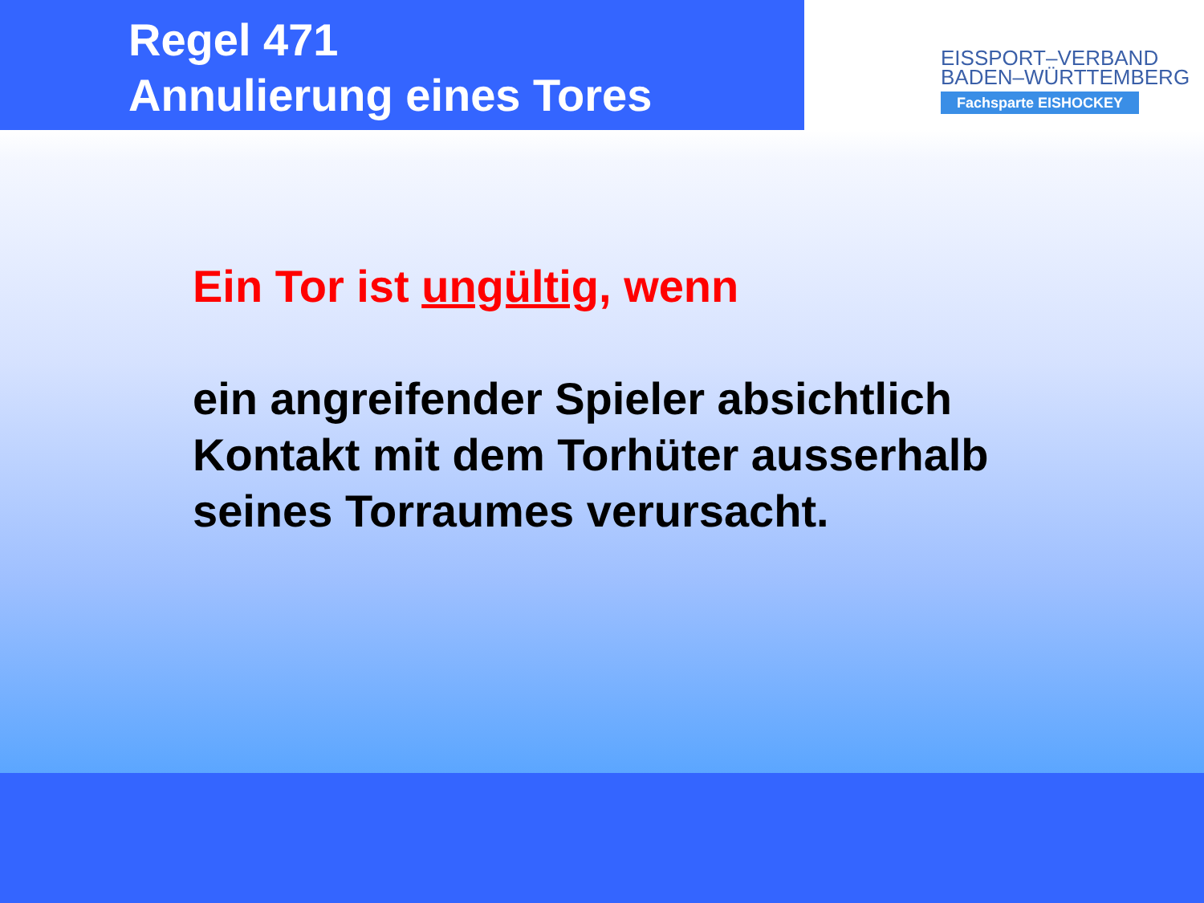Regel 471
Annulierung eines Tores
EISSPORT–VERBAND
BADEN–WÜRTTEMBERG
Fachsparte EISHOCKEY
Ein Tor ist ungültig, wenn
ein angreifender Spieler absichtlich
Kontakt mit dem Torhüter ausserhalb
seines Torraumes verursacht.